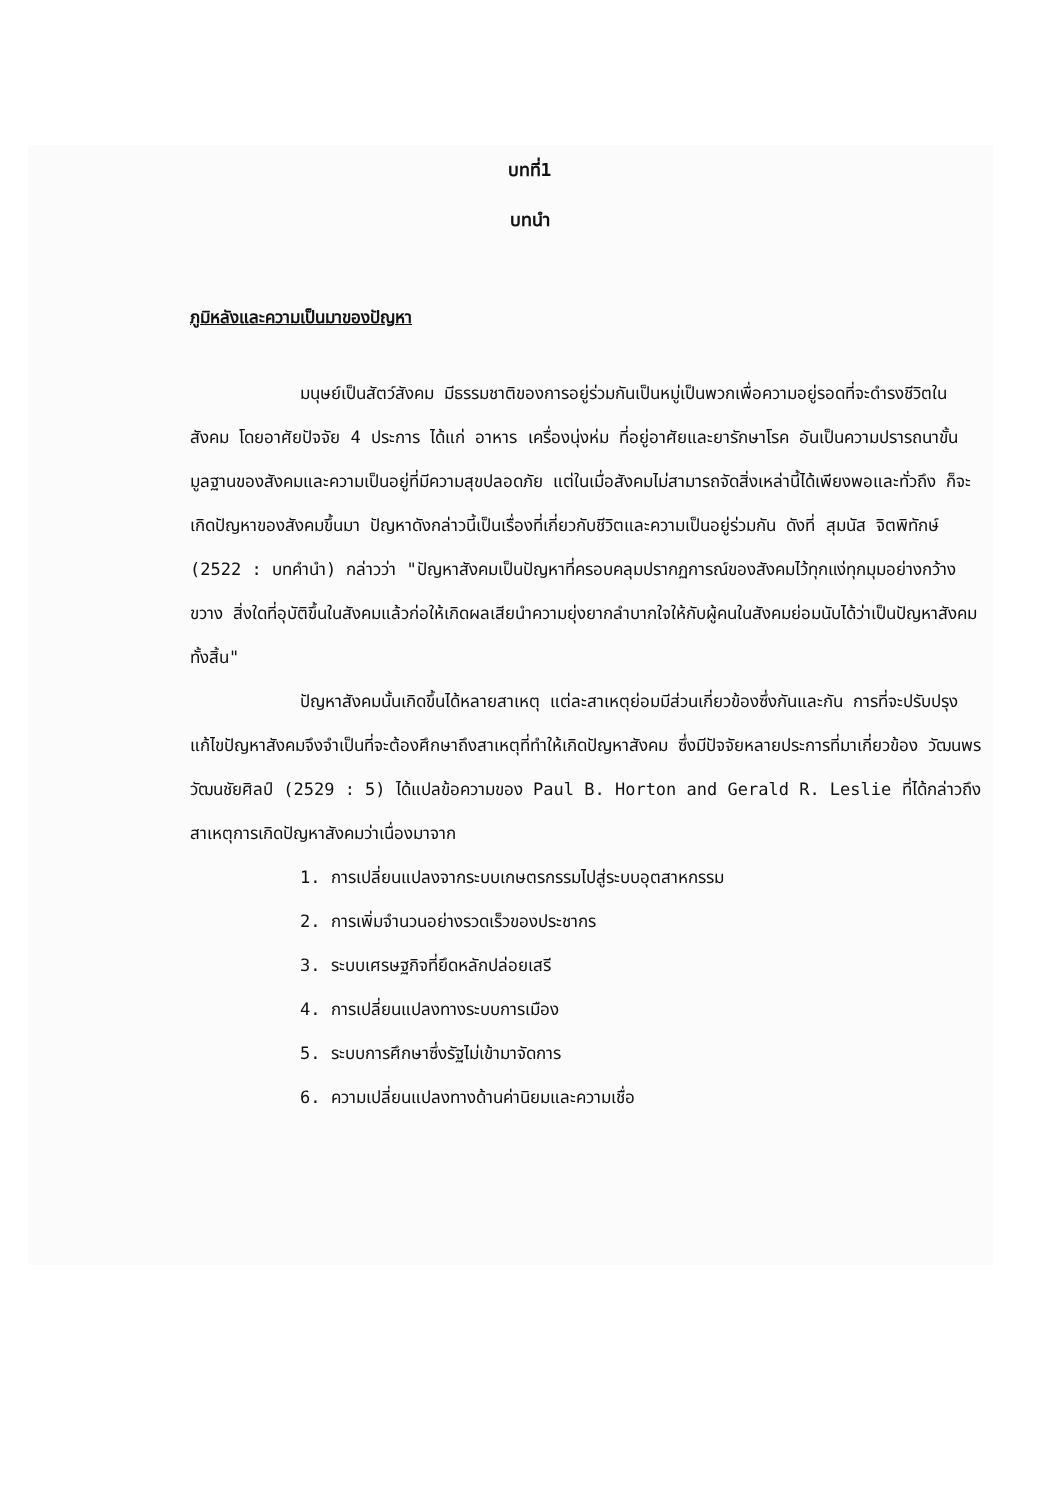บทที่1
บทนำ
ภูมิหลังและความเป็นมาของปัญหา
มนุษย์เป็นสัตว์สังคม มีธรรมชาติของการอยู่ร่วมกันเป็นหมู่เป็นพวกเพื่อความอยู่รอดที่จะดำรงชีวิตในสังคม โดยอาศัยปัจจัย 4 ประการ ได้แก่ อาหาร เครื่องนุ่งห่ม ที่อยู่อาศัยและยารักษาโรค อันเป็นความปรารถนาขั้นมูลฐานของสังคมและความเป็นอยู่ที่มีความสุขปลอดภัย แต่ในเมื่อสังคมไม่สามารถจัดสิ่งเหล่านี้ได้เพียงพอและทั่วถึง ก็จะเกิดปัญหาของสังคมขึ้นมา ปัญหาดังกล่าวนี้เป็นเรื่องที่เกี่ยวกับชีวิตและความเป็นอยู่ร่วมกัน ดังที่ สุมนัส จิตพิทักษ์ (2522 : บทคำนำ) กล่าวว่า "ปัญหาสังคมเป็นปัญหาที่ครอบคลุมปรากฏการณ์ของสังคมไว้ทุกแง่ทุกมุมอย่างกว้างขวาง สิ่งใดที่อุบัติขึ้นในสังคมแล้วก่อให้เกิดผลเสียนำความยุ่งยากลำบากใจให้กับผู้คนในสังคมย่อมนับได้ว่าเป็นปัญหาสังคมทั้งสิ้น"
ปัญหาสังคมนั้นเกิดขึ้นได้หลายสาเหตุ แต่ละสาเหตุย่อมมีส่วนเกี่ยวข้องซึ่งกันและกัน การที่จะปรับปรุงแก้ไขปัญหาสังคมจึงจำเป็นที่จะต้องศึกษาถึงสาเหตุที่ทำให้เกิดปัญหาสังคม ซึ่งมีปัจจัยหลายประการที่มาเกี่ยวข้อง วัฒนพร วัฒนชัยศิลป์ (2529 : 5) ได้แปลข้อความของ Paul B. Horton and Gerald R. Leslie ที่ได้กล่าวถึงสาเหตุการเกิดปัญหาสังคมว่าเนื่องมาจาก
1. การเปลี่ยนแปลงจากระบบเกษตรกรรมไปสู่ระบบอุตสาหกรรม
2. การเพิ่มจำนวนอย่างรวดเร็วของประชากร
3. ระบบเศรษฐกิจที่ยึดหลักปล่อยเสรี
4. การเปลี่ยนแปลงทางระบบการเมือง
5. ระบบการศึกษาซึ่งรัฐไม่เข้ามาจัดการ
6. ความเปลี่ยนแปลงทางด้านค่านิยมและความเชื่อ